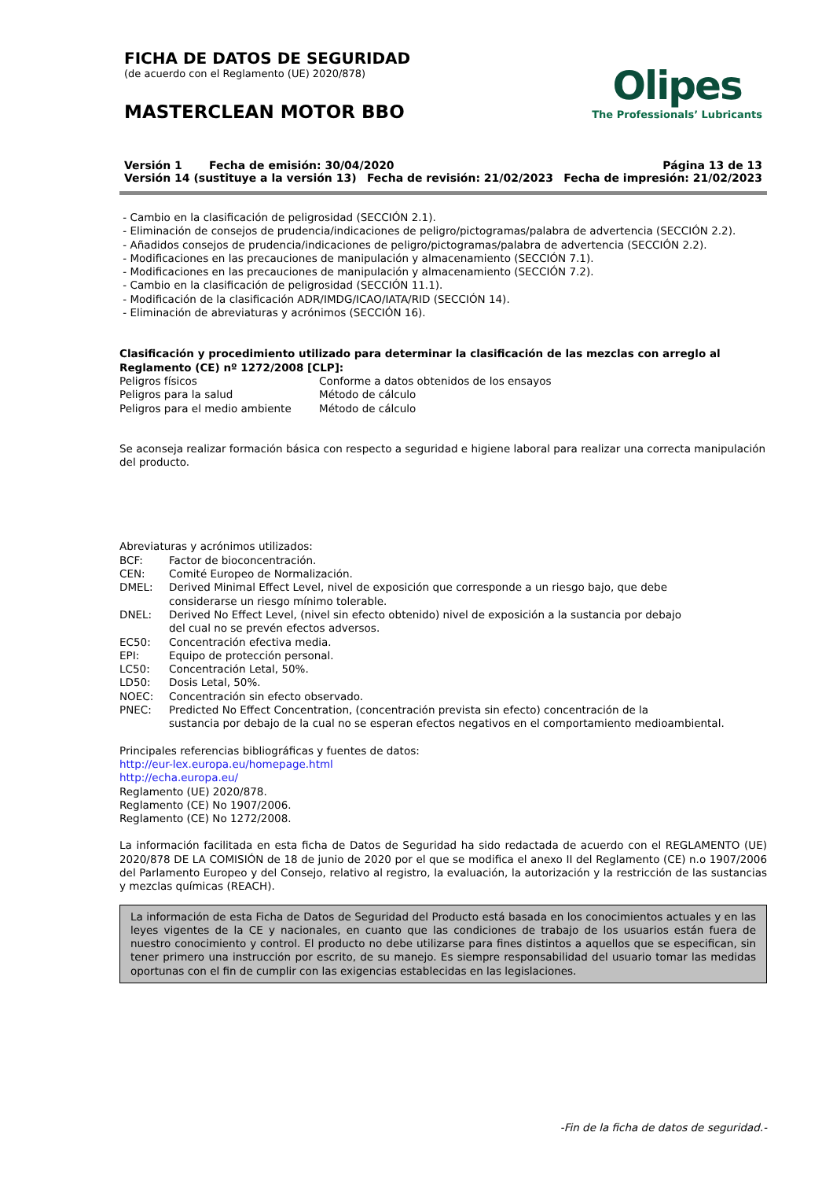FICHA DE DATOS DE SEGURIDAD
(de acuerdo con el Reglamento (UE) 2020/878)
MASTERCLEAN MOTOR BBO
Olipes
The Professionals’ Lubricants
Versión 1 Fecha de emisión: 30/04/2020 Página 13 de 13
Versión 14 (sustituye a la versión 13) Fecha de revisión: 21/02/2023 Fecha de impresión: 21/02/2023
- Cambio en la clasificación de peligrosidad (SECCIÓN 2.1).
- Eliminación de consejos de prudencia/indicaciones de peligro/pictogramas/palabra de advertencia (SECCIÓN 2.2).
- Añadidos consejos de prudencia/indicaciones de peligro/pictogramas/palabra de advertencia (SECCIÓN 2.2).
- Modificaciones en las precauciones de manipulación y almacenamiento (SECCIÓN 7.1).
- Modificaciones en las precauciones de manipulación y almacenamiento (SECCIÓN 7.2).
- Cambio en la clasificación de peligrosidad (SECCIÓN 11.1).
- Modificación de la clasificación ADR/IMDG/ICAO/IATA/RID (SECCIÓN 14).
- Eliminación de abreviaturas y acrónimos (SECCIÓN 16).
Clasificación y procedimiento utilizado para determinar la clasificación de las mezclas con arreglo al Reglamento (CE) nº 1272/2008 [CLP]:
Peligros físicos Conforme a datos obtenidos de los ensayos
Peligros para la salud Método de cálculo
Peligros para el medio ambiente Método de cálculo
Se aconseja realizar formación básica con respecto a seguridad e higiene laboral para realizar una correcta manipulación del producto.
Abreviaturas y acrónimos utilizados:
BCF: Factor de bioconcentración.
CEN: Comité Europeo de Normalización.
DMEL: Derived Minimal Effect Level, nivel de exposición que corresponde a un riesgo bajo, que debe
considerarse un riesgo mínimo tolerable.
DNEL: Derived No Effect Level, (nivel sin efecto obtenido) nivel de exposición a la sustancia por debajo
del cual no se prevén efectos adversos.
EC50: Concentración efectiva media.
EPI: Equipo de protección personal.
LC50: Concentración Letal, 50%.
LD50: Dosis Letal, 50%.
NOEC: Concentración sin efecto observado.
PNEC: Predicted No Effect Concentration, (concentración prevista sin efecto) concentración de la
sustancia por debajo de la cual no se esperan efectos negativos en el comportamiento medioambiental.
Principales referencias bibliográficas y fuentes de datos:
http://eur-lex.europa.eu/homepage.html
http://echa.europa.eu/
Reglamento (UE) 2020/878.
Reglamento (CE) No 1907/2006.
Reglamento (CE) No 1272/2008.
La información facilitada en esta ficha de Datos de Seguridad ha sido redactada de acuerdo con el REGLAMENTO (UE) 2020/878 DE LA COMISIÓN de 18 de junio de 2020 por el que se modifica el anexo II del Reglamento (CE) n.o 1907/2006 del Parlamento Europeo y del Consejo, relativo al registro, la evaluación, la autorización y la restricción de las sustancias y mezclas químicas (REACH).
La información de esta Ficha de Datos de Seguridad del Producto está basada en los conocimientos actuales y en las leyes vigentes de la CE y nacionales, en cuanto que las condiciones de trabajo de los usuarios están fuera de nuestro conocimiento y control. El producto no debe utilizarse para fines distintos a aquellos que se especifican, sin tener primero una instrucción por escrito, de su manejo. Es siempre responsabilidad del usuario tomar las medidas oportunas con el fin de cumplir con las exigencias establecidas en las legislaciones.
-Fin de la ficha de datos de seguridad.-